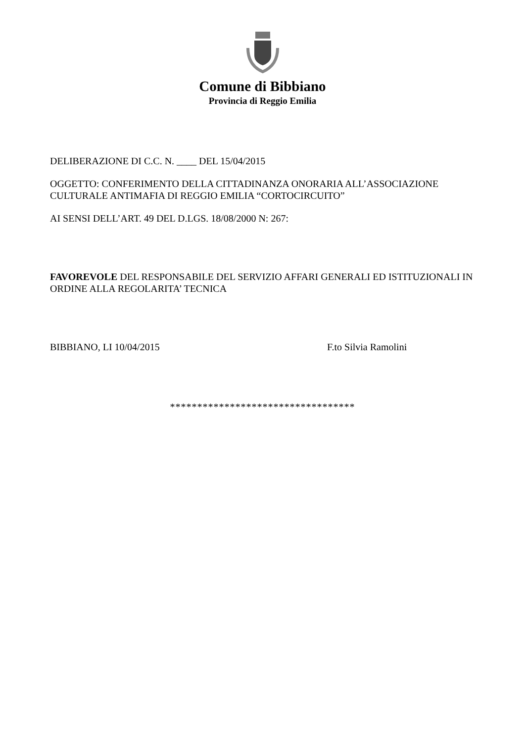Comune di Bibbiano
Provincia di Reggio Emilia
DELIBERAZIONE DI C.C. N. ____ DEL 15/04/2015
OGGETTO: CONFERIMENTO DELLA CITTADINANZA ONORARIA ALL’ASSOCIAZIONE CULTURALE ANTIMAFIA DI REGGIO EMILIA “CORTOCIRCUITO”
AI SENSI DELL’ART. 49 DEL D.LGS. 18/08/2000 N: 267:
FAVOREVOLE DEL RESPONSABILE DEL SERVIZIO AFFARI GENERALI ED ISTITUZIONALI IN ORDINE ALLA REGOLARITA’ TECNICA
BIBBIANO, LI 10/04/2015 F.to Silvia Ramolini
**********************************